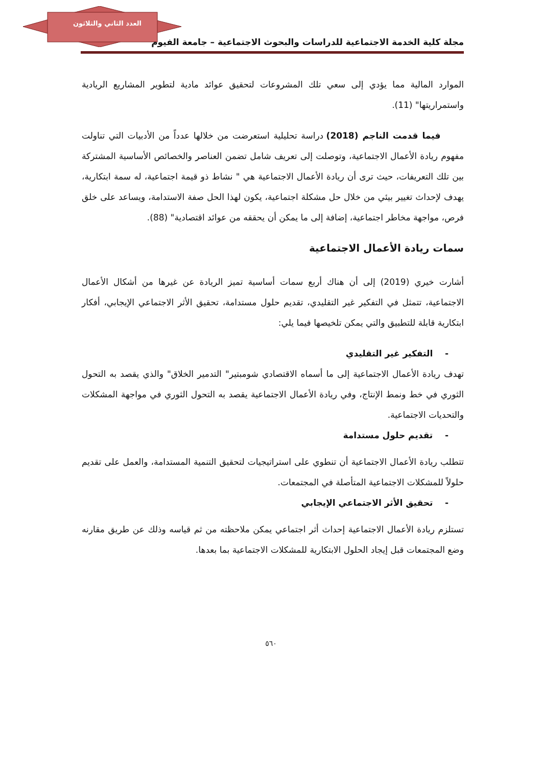العدد الثاني والثلاثون
مجلة كلية الخدمة الاجتماعية للدراسات والبحوث الاجتماعية – جامعة الفيوم
الموارد المالية مما يؤدي إلى سعي تلك المشروعات لتحقيق عوائد مادية لتطوير المشاريع الريادية واستمراريتها" (11).
فيما قدمت الناجم (2018) دراسة تحليلية استعرضت من خلالها عدداً من الأدبيات التي تناولت مفهوم ريادة الأعمال الاجتماعية، وتوصلت إلى تعريف شامل تضمن العناصر والخصائص الأساسية المشتركة بين تلك التعريفات، حيث ترى أن ريادة الأعمال الاجتماعية هي " نشاط ذو قيمة اجتماعية، له سمة ابتكارية، يهدف لإحداث تغيير بيئي من خلال حل مشكلة اجتماعية، يكون لهذا الحل صفة الاستدامة، ويساعد على خلق فرص، مواجهة مخاطر اجتماعية، إضافة إلى ما يمكن أن يحققه من عوائد اقتصادية" (88).
سمات ريادة الأعمال الاجتماعية
أشارت خيري (2019) إلى أن هناك أربع سمات أساسية تميز الريادة عن غيرها من أشكال الأعمال الاجتماعية، تتمثل في التفكير غير التقليدي، تقديم حلول مستدامة، تحقيق الأثر الاجتماعي الإيجابي، أفكار ابتكارية قابلة للتطبيق والتي يمكن تلخيصها فيما يلي:
- التفكير غير التقليدي
تهدف ريادة الأعمال الاجتماعية إلى ما أسماه الاقتصادي شومبتير" التدمير الخلاق" والذي يقصد به التحول الثوري في خط ونمط الإنتاج، وفي ريادة الأعمال الاجتماعية يقصد به التحول الثوري في مواجهة المشكلات والتحديات الاجتماعية.
- تقديم حلول مستدامة
تتطلب ريادة الأعمال الاجتماعية أن تنطوي على استراتيجيات لتحقيق التنمية المستدامة، والعمل على تقديم حلولاً للمشكلات الاجتماعية المتأصلة في المجتمعات.
- تحقيق الأثر الاجتماعي الإيجابي
تستلزم ريادة الأعمال الاجتماعية إحداث أثر اجتماعي يمكن ملاحظته من ثم قياسه وذلك عن طريق مقارنه وضع المجتمعات قبل إيجاد الحلول الابتكارية للمشكلات الاجتماعية بما بعدها.
٥٦٠